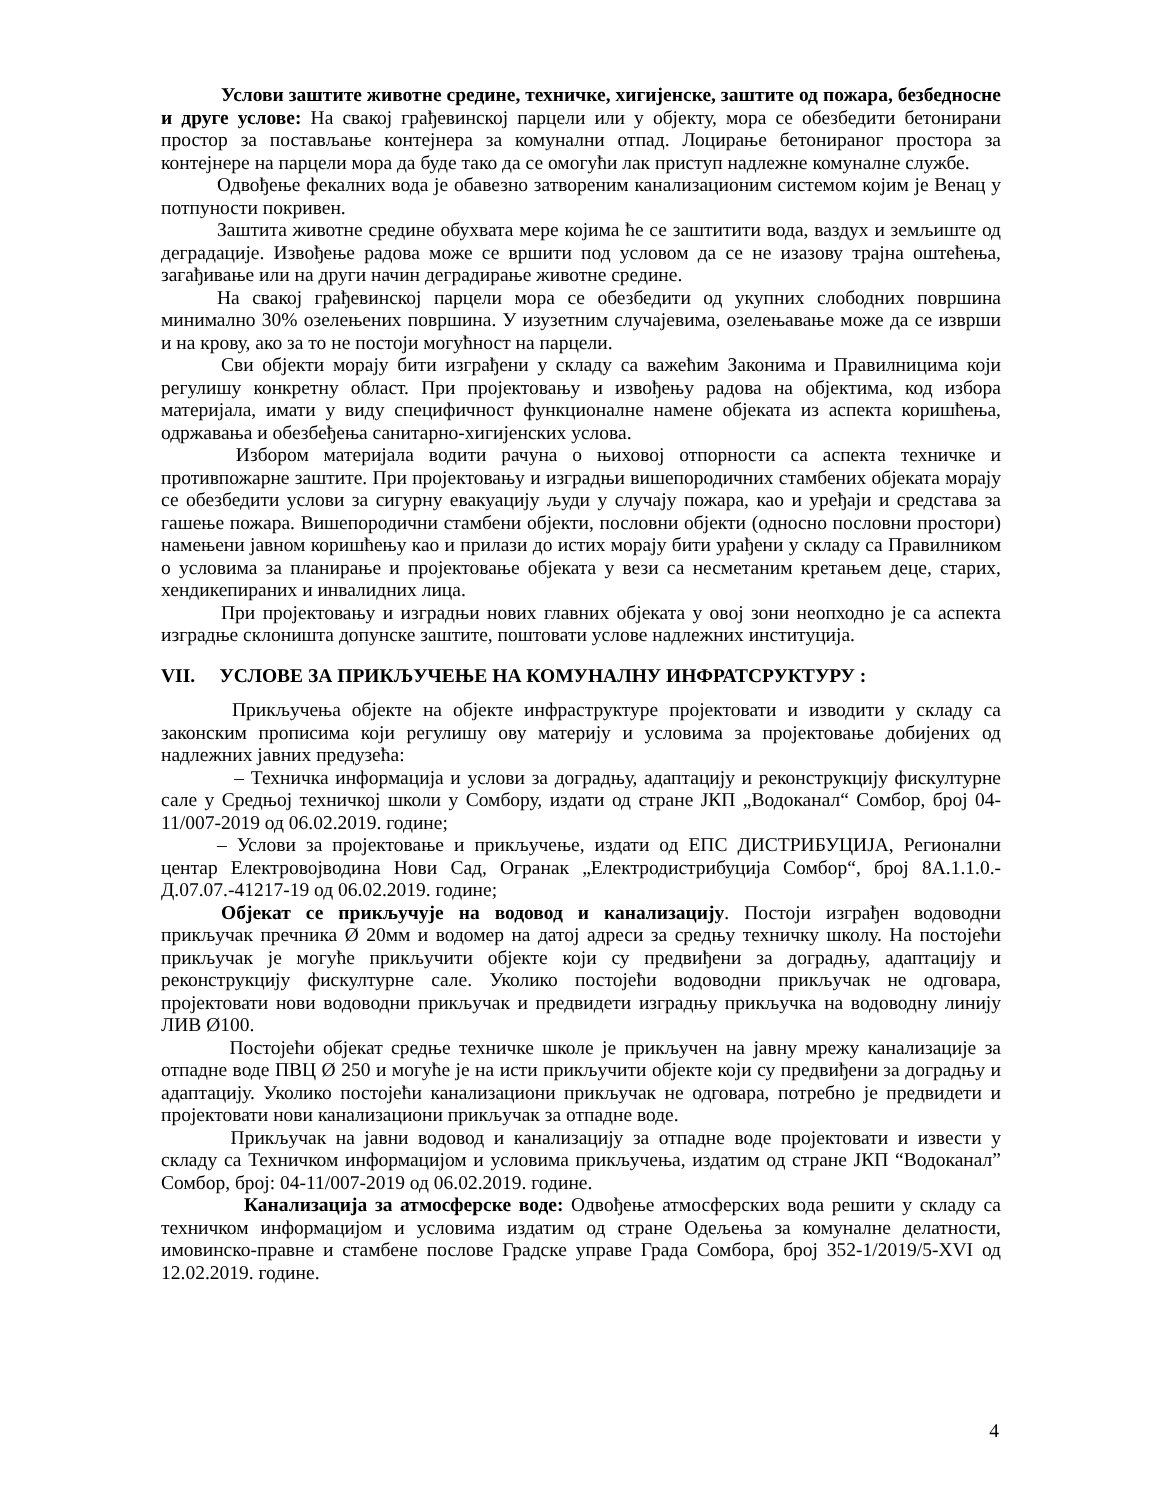Услови заштите животне средине, техничке, хигијенске, заштите од пожара, безбедносне и друге услове: На свакој грађевинској парцели или у објекту, мора се обезбедити бетонирани простор за постављање контејнера за комунални отпад. Лоцирање бетонираног простора за контејнере на парцели мора да буде тако да се омогући лак приступ надлежне комуналне службе.
Одвођење фекалних вода је обавезно затвореним канализационим системом којим је Венац у потпуности покривен.
Заштита животне средине обухвата мере којима ће се заштитити вода, ваздух и земљиште од деградације. Извођење радова може се вршити под условом да се не изазову трајна оштећења, загађивање или на други начин деградирање животне средине.
На свакој грађевинској парцели мора се обезбедити од укупних слободних површина минимално 30% озелењених површина. У изузетним случајевима, озелењавање може да се изврши и на крову, ако за то не постоји могућност на парцели.
Сви објекти морају бити изграђени у складу са важећим Законима и Правилницима који регулишу конкретну област. При пројектовању и извођењу радова на објектима, код избора материјала, имати у виду специфичност функционалне намене објеката из аспекта коришћења, одржавања и обезбеђења санитарно-хигијенских услова.
Избором материјала водити рачуна о њиховој отпорности са аспекта техничке и противпожарне заштите. При пројектовању и изградњи вишепородичних стамбених објеката морају се обезбедити услови за сигурну евакуацију људи у случају пожара, као и уређаји и средстава за гашење пожара. Вишепородични стамбени објекти, пословни објекти (односно пословни простори) намењени јавном коришћењу као и прилази до истих морају бити урађени у складу са Правилником о условима за планирање и пројектовање објеката у вези са несметаним кретањем деце, старих, хендикепираних и инвалидних лица.
При пројектовању и изградњи нових главних објеката у овој зони неопходно је са аспекта изградње склоништа допунске заштите, поштовати услове надлежних институција.
VII. УСЛОВЕ ЗА ПРИКЉУЧЕЊЕ НА КОМУНАЛНУ ИНФРАТСРУКТУРУ :
Прикључења објекте на објекте инфраструктуре пројектовати и изводити у складу са законским прописима који регулишу ову материју и условима за пројектовање добијених од надлежних јавних предузећа:
– Техничка информација и услови за доградњу, адаптацију и реконструкцију фискултурне сале у Средњој техничкој школи у Сомбору, издати од стране ЈКП „Водоканал“ Сомбор, број 04-11/007-2019 од 06.02.2019. године;
– Услови за пројектовање и прикључење, издати од ЕПС ДИСТРИБУЦИЈА, Регионални центар Електровојводина Нови Сад, Огранак „Електродистрибуција Сомбор“, број 8А.1.1.0.-Д.07.07.-41217-19 од 06.02.2019. године;
Објекат се прикључује на водовод и канализацију. Постоји изграђен водоводни прикључак пречника Ø 20мм и водомер на датој адреси за средњу техничку школу. На постојећи прикључак је могуће прикључити објекте који су предвиђени за доградњу, адаптацију и реконструкцију фискултурне сале. Уколико постојећи водоводни прикључак не одговара, пројектовати нови водоводни прикључак и предвидети изградњу прикључка на водоводну линију ЛИВ Ø100.
Постојећи објекат средње техничке школе је прикључен на јавну мрежу канализације за отпадне воде ПВЦ Ø 250 и могуће је на исти прикључити објекте који су предвиђени за доградњу и адаптацију. Уколико постојећи канализациони прикључак не одговара, потребно је предвидети и пројектовати нови канализациони прикључак за отпадне воде.
Прикључак на јавни водовод и канализацију за отпадне воде пројектовати и извести у складу са Техничком информацијом и условима прикључења, издатим од стране ЈКП “Водоканал” Сомбор, број: 04-11/007-2019 од 06.02.2019. године.
Канализација за атмосферске воде: Одвођење атмосферских вода решити у складу са техничком информацијом и условима издатим од стране Одељења за комуналне делатности, имовинско-правне и стамбене послове Градске управе Града Сомбора, број 352-1/2019/5-XVI од 12.02.2019. године.
4